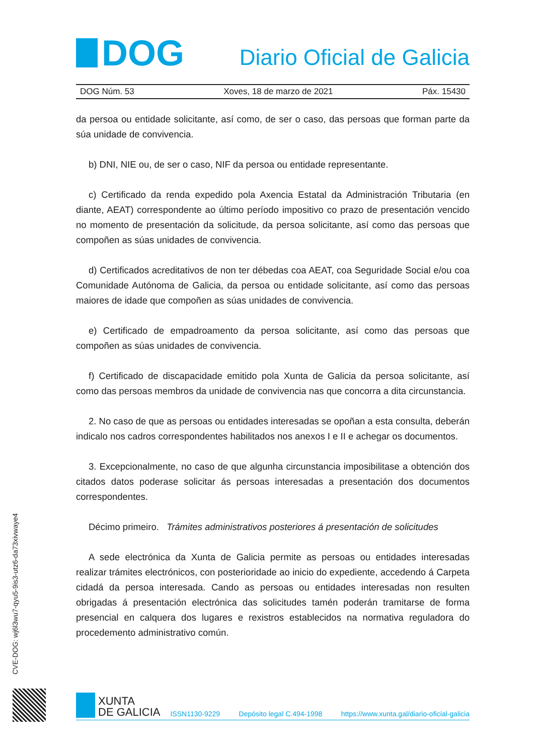DOG
Diario Oficial de Galicia
DOG Núm. 53 Xoves, 18 de marzo de 2021 Páx. 15430
da persoa ou entidade solicitante, así como, de ser o caso, das persoas que forman parte da súa unidade de convivencia.
b) DNI, NIE ou, de ser o caso, NIF da persoa ou entidade representante.
c) Certificado da renda expedido pola Axencia Estatal da Administración Tributaria (en diante, AEAT) correspondente ao último período impositivo co prazo de presentación vencido no momento de presentación da solicitude, da persoa solicitante, así como das persoas que compoñen as súas unidades de convivencia.
d) Certificados acreditativos de non ter débedas coa AEAT, coa Seguridade Social e/ou coa Comunidade Autónoma de Galicia, da persoa ou entidade solicitante, así como das persoas maiores de idade que compoñen as súas unidades de convivencia.
e) Certificado de empadroamento da persoa solicitante, así como das persoas que compoñen as súas unidades de convivencia.
f) Certificado de discapacidade emitido pola Xunta de Galicia da persoa solicitante, así como das persoas membros da unidade de convivencia nas que concorra a dita circunstancia.
2. No caso de que as persoas ou entidades interesadas se opoñan a esta consulta, deberán indicalo nos cadros correspondentes habilitados nos anexos I e II e achegar os documentos.
3. Excepcionalmente, no caso de que algunha circunstancia imposibilitase a obtención dos citados datos poderase solicitar ás persoas interesadas a presentación dos documentos correspondentes.
Décimo primeiro. Trámites administrativos posteriores á presentación de solicitudes
A sede electrónica da Xunta de Galicia permite as persoas ou entidades interesadas realizar trámites electrónicos, con posterioridade ao inicio do expediente, accedendo á Carpeta cidadá da persoa interesada. Cando as persoas ou entidades interesadas non resulten obrigadas á presentación electrónica das solicitudes tamén poderán tramitarse de forma presencial en calquera dos lugares e rexistros establecidos na normativa reguladora do procedemento administrativo común.
CVE-DOG: wj6l3wu7-qyu5-9is3-utz6-da73xivwaye4
XUNTA
DE GALICIA
ISSN1130-9229 Depósito legal C.494-1998 https://www.xunta.gal/diario-oficial-galicia